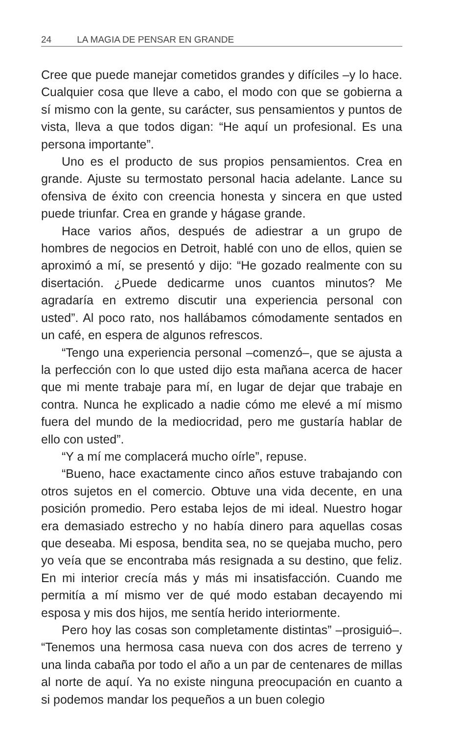24 LA MAGIA DE PENSAR EN GRANDE
Cree que puede manejar cometidos grandes y difíciles –y lo hace. Cualquier cosa que lleve a cabo, el modo con que se gobierna a sí mismo con la gente, su carácter, sus pensamientos y puntos de vista, lleva a que todos digan: “He aquí un profesional. Es una persona importante”.
Uno es el producto de sus propios pensamientos. Crea en grande. Ajuste su termostato personal hacia adelante. Lance su ofensiva de éxito con creencia honesta y sincera en que usted puede triunfar. Crea en grande y hágase grande.
Hace varios años, después de adiestrar a un grupo de hombres de negocios en Detroit, hablé con uno de ellos, quien se aproximó a mí, se presentó y dijo: “He gozado realmente con su disertación. ¿Puede dedicarme unos cuantos minutos? Me agradaría en extremo discutir una experiencia personal con usted”. Al poco rato, nos hallábamos cómodamente sentados en un café, en espera de algunos refrescos.
“Tengo una experiencia personal –comenzó–, que se ajusta a la perfección con lo que usted dijo esta mañana acerca de hacer que mi mente trabaje para mí, en lugar de dejar que trabaje en contra. Nunca he explicado a nadie cómo me elevé a mí mismo fuera del mundo de la mediocridad, pero me gustaría hablar de ello con usted”.
“Y a mí me complacerá mucho oírle”, repuse.
“Bueno, hace exactamente cinco años estuve trabajando con otros sujetos en el comercio. Obtuve una vida decente, en una posición promedio. Pero estaba lejos de mi ideal. Nuestro hogar era demasiado estrecho y no había dinero para aquellas cosas que deseaba. Mi esposa, bendita sea, no se quejaba mucho, pero yo veía que se encontraba más resignada a su destino, que feliz. En mi interior crecía más y más mi insatisfacción. Cuando me permitía a mí mismo ver de qué modo estaban decayendo mi esposa y mis dos hijos, me sentía herido interiormente.
Pero hoy las cosas son completamente distintas” –prosiguió–. “Tenemos una hermosa casa nueva con dos acres de terreno y una linda cabaña por todo el año a un par de centenares de millas al norte de aquí. Ya no existe ninguna preocupación en cuanto a si podemos mandar los pequeños a un buen colegio